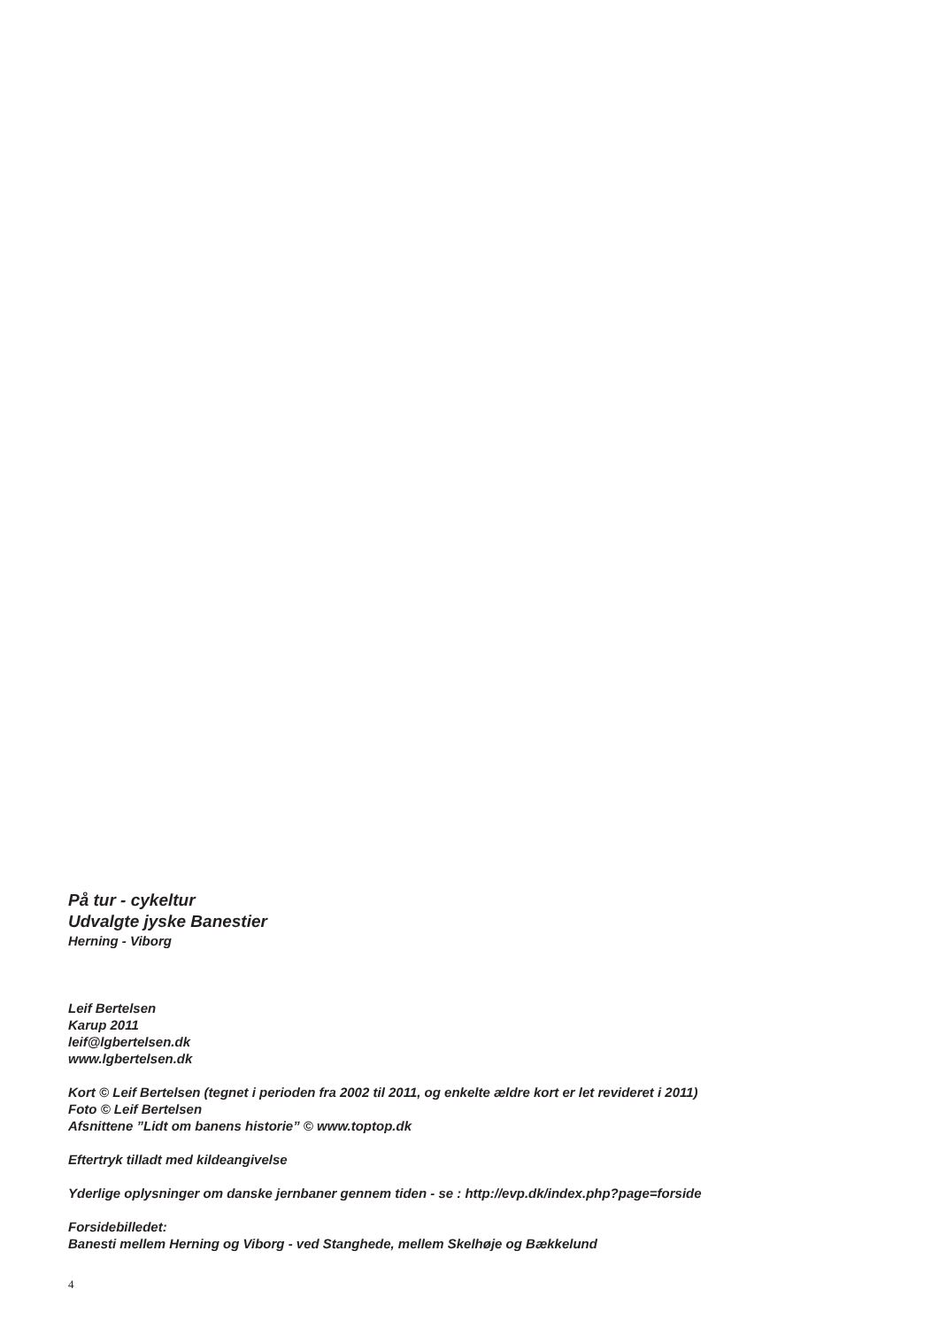På tur - cykeltur
Udvalgte jyske Banestier
Herning - Viborg
Leif Bertelsen
Karup 2011
leif@lgbertelsen.dk
www.lgbertelsen.dk
Kort © Leif Bertelsen (tegnet i perioden fra 2002 til 2011, og enkelte ældre kort er let revideret i 2011)
Foto © Leif Bertelsen
Afsnittene ”Lidt om banens historie” © www.toptop.dk
Eftertryk tilladt med kildeangivelse
Yderlige oplysninger om danske jernbaner gennem tiden - se : http://evp.dk/index.php?page=forside
Forsidebilledet:
Banesti mellem Herning og Viborg - ved Stanghede, mellem Skelhøje og Bækkelund
4